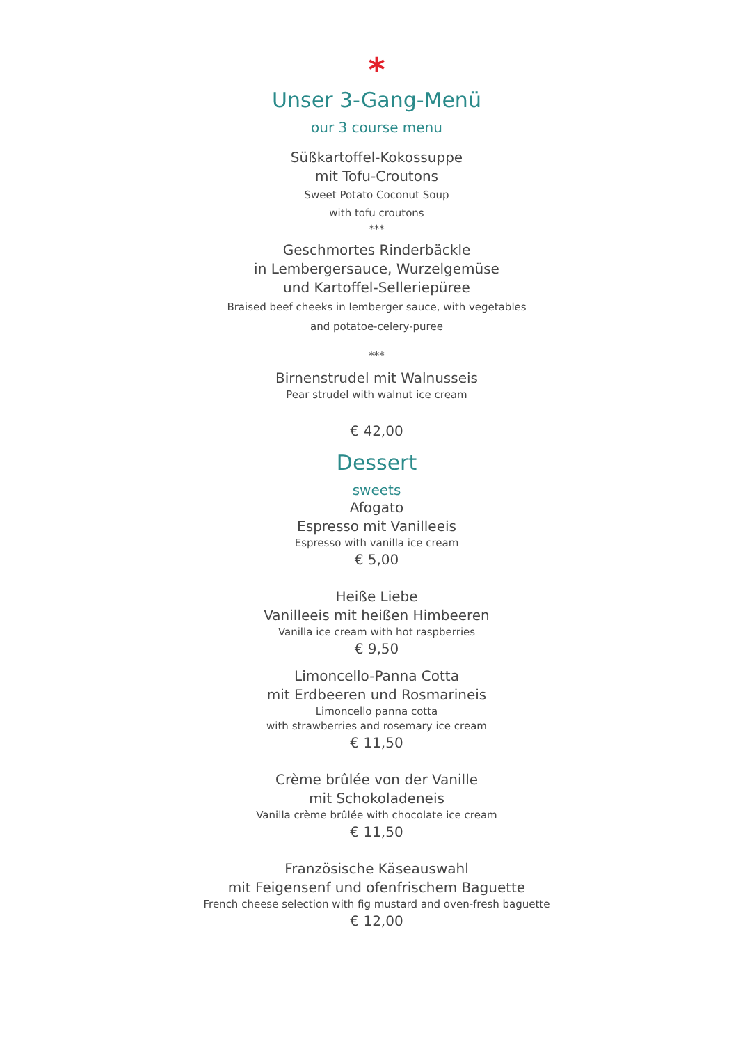*
Unser 3-Gang-Menü
our 3 course menu
Süßkartoffel-Kokossuppe
mit Tofu-Croutons
Sweet Potato Coconut Soup
with tofu croutons
***
Geschmortes Rinderbäckle
in Lembergersauce, Wurzelgemüse
und Kartoffel-Selleriepüree
Braised beef cheeks in lemberger sauce, with vegetables
and potatoe-celery-puree
***
Birnenstrudel mit Walnusseis
Pear strudel with walnut ice cream
€ 42,00
Dessert
sweets
Afogato
Espresso mit Vanilleeis
Espresso with vanilla ice cream
€ 5,00
Heiße Liebe
Vanilleeis mit heißen Himbeeren
Vanilla ice cream with hot raspberries
€ 9,50
Limoncello-Panna Cotta
mit Erdbeeren und Rosmarineis
Limoncello panna cotta
with strawberries and rosemary ice cream
€ 11,50
Crème brûlée von der Vanille
mit Schokoladeneis
Vanilla crème brûlée with chocolate ice cream
€ 11,50
Französische Käseauswahl
mit Feigensenf und ofenfrischem Baguette
French cheese selection with fig mustard and oven-fresh baguette
€ 12,00